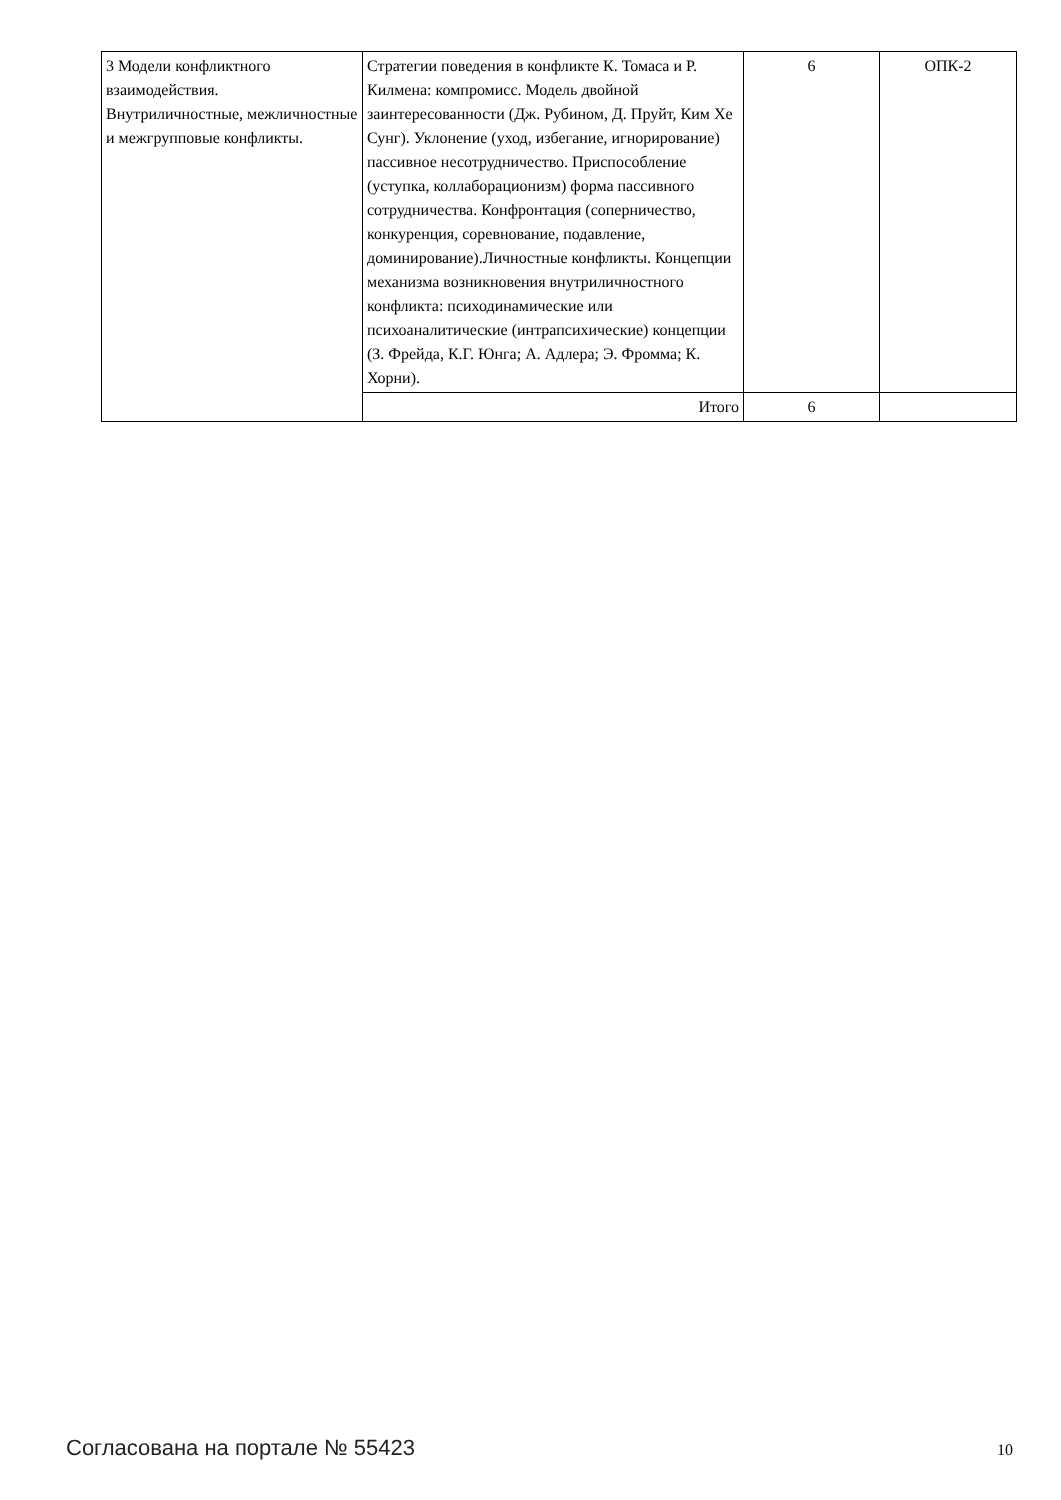| 3 Модели конфликтного взаимодействия. Внутриличностные, межличностные и межгрупповые конфликты. | Стратегии поведения в конфликте К. Томаса и Р. Килмена: компромисс. Модель двойной заинтересованности (Дж. Рубином, Д. Пруйт, Ким Хе Сунг). Уклонение (уход, избегание, игнорирование) пассивное несотрудничество. Приспособление (уступка, коллаборационизм) форма пассивного сотрудничества. Конфронтация (соперничество, конкуренция, соревнование, подавление, доминирование).Личностные конфликты. Концепции механизма возникновения внутриличностного конфликта: психодинамические или психоаналитические (интрапсихические) концепции (З. Фрейда, К.Г. Юнга; А. Адлера; Э. Фромма; К. Хорни). | 6 | ОПК-2 |
| | Итого | 6 | |
Согласована на портале № 55423 10